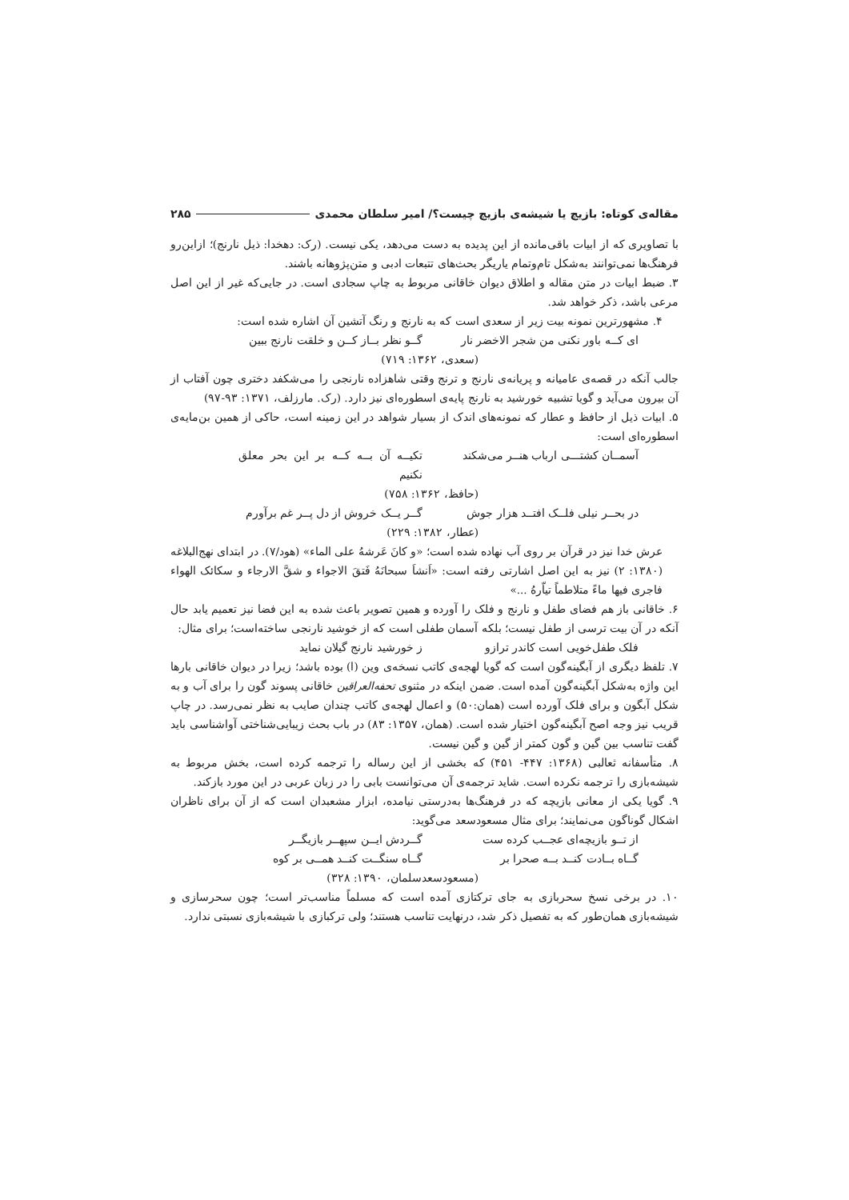مقاله‌ی کوتاه: بازیچ یا شیشه‌ی بازیچ چیست؟/ امیر سلطان محمدی ۲۸۵
با تصاویری که از ابیات باقی‌مانده از این پدیده به دست می‌دهد، یکی نیست. (رک: دهخدا: ذیل نارنج)؛ ازاین‌رو فرهنگ‌ها نمی‌توانند به‌شکل تام‌وتمام یاریگر بحث‌های تتبعات ادبی و متن‌پژوهانه باشند.
۳. ضبط ابیات در متن مقاله و اطلاق دیوان خاقانی مربوط به چاپ سجادی است. در جایی‌که غیر از این اصل مرعی باشد، ذکر خواهد شد.
۴. مشهورترین نمونه بیت زیر از سعدی است که به نارنج و رنگ آتشین آن اشاره شده است:
ای کــه باور نکنی من شجر الاخضر نار گــو نظر بــاز کــن و خلقت نارنج ببین
(سعدی، ۱۳۶۲: ۷۱۹)
جالب آنکه در قصه‌ی عامیانه و پریانه‌ی نارنج و ترنج وقتی شاهزاده نارنجی را می‌شکفد دختری چون آفتاب از آن بیرون می‌آید و گویا تشبیه خورشید به نارنج پایه‌ی اسطوره‌ای نیز دارد. (رک. مارزلف، ۱۳۷۱: ۹۳-۹۷)
۵. ابیات ذیل از حافظ و عطار که نمونه‌های اندک از بسیار شواهد در این زمینه است، حاکی از همین بن‌مایه‌ی اسطوره‌ای است:
آسمــان کشتـــی ارباب هنــر می‌شکند تکیــه آن بــه کــه بر این بحر معلق نکنیم
(حافظ، ۱۳۶۲: ۷۵۸)
در بحــر نیلی فلــک افتــد هزار جوش گــر یــک خروش از دل پــر غم برآورم
(عطار، ۱۳۸۲: ۲۲۹)
عرش خدا نیز در قرآن بر روی آب نهاده شده است؛ «و کانَ عَرشهُ علی الماء» (هود/۷). در ابتدای نهج‌البلاغه (۱۳۸۰: ۲) نیز به این اصل اشارتی رفته است: «اَنشاَ سبحانَهُ فَتقَ الاجواء و شقَّ الارجاء و سکائک الهواء فاجری فیها ماءً متلاطماً تیاّرهُ ...»
۶. خاقانی باز هم فضای طفل و نارنج و فلک را آورده و همین تصویر باعث شده به این فضا نیز تعمیم یابد حال آنکه در آن بیت ترسی از طفل نیست؛ بلکه آسمان طفلی است که از خوشید نارنجی ساخته‌است؛ برای مثال:
فلک طفل‌خویی است کاندر ترازو ز خورشید نارنج گیلان نماید
۷. تلفظ دیگری از آبگینه‌گون است که گویا لهجه‌ی کاتب نسخه‌ی وین (ا) بوده باشد؛ زیرا در دیوان خاقانی بارها این واژه به‌شکل آبگینه‌گون آمده است. ضمن اینکه در مثنوی تحفه‌العراقین خاقانی پسوند گون را برای آب و به شکل آبگون و برای فلک آورده است (همان:۵۰) و اعمال لهجه‌ی کاتب چندان صایب به نظر نمی‌رسد. در چاپ قریب نیز وجه اصح آبگینه‌گون اختیار شده است. (همان، ۱۳۵۷: ۸۳) در باب بحث زیبایی‌شناختی آواشناسی باید گفت تناسب بین گین و گون کمتر از گین و گین نیست.
۸. متأسفانه ثعالبی (۱۳۶۸: ۴۴۷- ۴۵۱) که بخشی از این رساله را ترجمه کرده است، بخش مربوط به شیشه‌بازی را ترجمه نکرده است. شاید ترجمه‌ی آن می‌توانست بابی را در زبان عربی در این مورد بازکند.
۹. گویا یکی از معانی بازیچه که در فرهنگ‌ها به‌درستی نیامده، ابزار مشعبدان است که از آن برای ناظران اشکال گوناگون می‌نمایند؛ برای مثال مسعودسعد می‌گوید:
از تــو بازیچه‌ای عجــب کرده ست گــردش ایــن سپهــر بازیگــر
گــاه بــادت کنــد بــه صحرا بر گــاه سنگــت کنــد همــی بر کوه
(مسعودسعدسلمان، ۱۳۹۰: ۳۲۸)
۱۰. در برخی نسخ سحربازی به جای ترکتازی آمده است که مسلماً مناسب‌تر است؛ چون سحرسازی و شیشه‌بازی همان‌طور که به تفصیل ذکر شد، درنهایت تناسب هستند؛ ولی ترکبازی با شیشه‌بازی نسبتی ندارد.